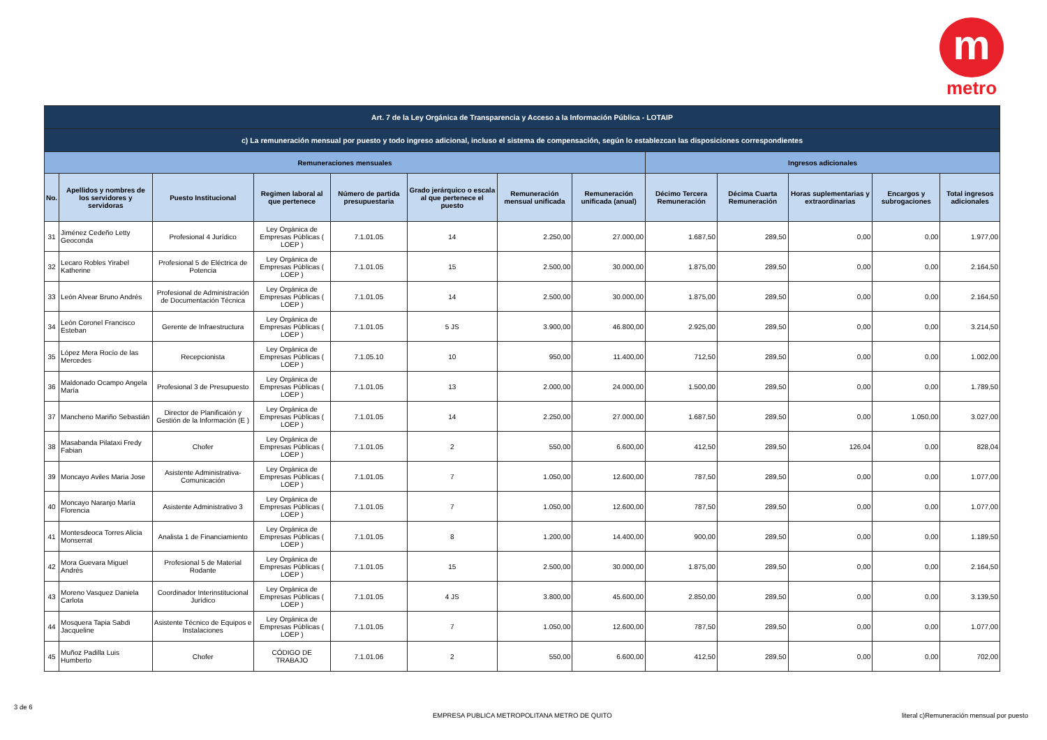m
metro
| Art. 7 de la Ley Orgánica de Transparencia y Acceso a la Información Pública - LOTAIP | | | | | | | | | | | | |
| --- | --- | --- | --- | --- | --- | --- | --- | --- | --- | --- | --- | --- |
| c) La remuneración mensual por puesto y todo ingreso adicional, incluso el sistema de compensación, según lo establezcan las disposiciones correspondientes | | | | | | | | | | | | |
| Remuneraciones mensuales | | | | | | | | Ingresos adicionales | | | | |
| No. | Apellidos y nombres de los servidores y servidoras | Puesto Institucional | Regimen laboral al que pertenece | Número de partida presupuestaria | Grado jerárquico o escala al que pertenece el puesto | Remuneración mensual unificada | Remuneración unificada (anual) | Décimo Tercera Remuneración | Décima Cuarta Remuneración | Horas suplementarias y extraordinarias | Encargos y subrogaciones | Total ingresos adicionales |
| 31 | Jiménez Cedeño Letty Geoconda | Profesional 4 Jurídico | Ley Orgánica de Empresas Públicas ( LOEP ) | 7.1.01.05 | 14 | 2.250,00 | 27.000,00 | 1.687,50 | 289,50 | 0,00 | 0,00 | 1.977,00 |
| 32 | Lecaro Robles Yirabel Katherine | Profesional 5 de Eléctrica de Potencia | Ley Orgánica de Empresas Públicas ( LOEP ) | 7.1.01.05 | 15 | 2.500,00 | 30.000,00 | 1.875,00 | 289,50 | 0,00 | 0,00 | 2.164,50 |
| 33 | León Alvear Bruno Andrés | Profesional de Administración de Documentación Técnica | Ley Orgánica de Empresas Públicas ( LOEP ) | 7.1.01.05 | 14 | 2.500,00 | 30.000,00 | 1.875,00 | 289,50 | 0,00 | 0,00 | 2.164,50 |
| 34 | León Coronel Francisco Esteban | Gerente de Infraestructura | Ley Orgánica de Empresas Públicas ( LOEP ) | 7.1.01.05 | 5 JS | 3.900,00 | 46.800,00 | 2.925,00 | 289,50 | 0,00 | 0,00 | 3.214,50 |
| 35 | López Mera Rocío de las Mercedes | Recepcionista | Ley Orgánica de Empresas Públicas ( LOEP ) | 7.1.05.10 | 10 | 950,00 | 11.400,00 | 712,50 | 289,50 | 0,00 | 0,00 | 1.002,00 |
| 36 | Maldonado Ocampo Angela María | Profesional 3 de Presupuesto | Ley Orgánica de Empresas Públicas ( LOEP ) | 7.1.01.05 | 13 | 2.000,00 | 24.000,00 | 1.500,00 | 289,50 | 0,00 | 0,00 | 1.789,50 |
| 37 | Mancheno Mariño Sebastián | Director de Planificaión y Gestión de la Información (E ) | Ley Orgánica de Empresas Públicas ( LOEP ) | 7.1.01.05 | 14 | 2.250,00 | 27.000,00 | 1.687,50 | 289,50 | 0,00 | 1.050,00 | 3.027,00 |
| 38 | Masabanda Pilataxi Fredy Fabian | Chofer | Ley Orgánica de Empresas Públicas ( LOEP ) | 7.1.01.05 | 2 | 550,00 | 6.600,00 | 412,50 | 289,50 | 126,04 | 0,00 | 828,04 |
| 39 | Moncayo Aviles Maria Jose | Asistente Administrativa-Comunicación | Ley Orgánica de Empresas Públicas ( LOEP ) | 7.1.01.05 | 7 | 1.050,00 | 12.600,00 | 787,50 | 289,50 | 0,00 | 0,00 | 1.077,00 |
| 40 | Moncayo Naranjo María Florencia | Asistente Administrativo 3 | Ley Orgánica de Empresas Públicas ( LOEP ) | 7.1.01.05 | 7 | 1.050,00 | 12.600,00 | 787,50 | 289,50 | 0,00 | 0,00 | 1.077,00 |
| 41 | Montesdeoca Torres Alicia Monserrat | Analista 1 de Financiamiento | Ley Orgánica de Empresas Públicas ( LOEP ) | 7.1.01.05 | 8 | 1.200,00 | 14.400,00 | 900,00 | 289,50 | 0,00 | 0,00 | 1.189,50 |
| 42 | Mora Guevara Miguel Andrés | Profesional 5 de Material Rodante | Ley Orgánica de Empresas Públicas ( LOEP ) | 7.1.01.05 | 15 | 2.500,00 | 30.000,00 | 1.875,00 | 289,50 | 0,00 | 0,00 | 2.164,50 |
| 43 | Moreno Vasquez Daniela Carlota | Coordinador Interinstitucional Jurídico | Ley Orgánica de Empresas Públicas ( LOEP ) | 7.1.01.05 | 4 JS | 3.800,00 | 45.600,00 | 2.850,00 | 289,50 | 0,00 | 0,00 | 3.139,50 |
| 44 | Mosquera Tapia Sabdi Jacqueline | Asistente Técnico de Equipos e Instalaciones | Ley Orgánica de Empresas Públicas ( LOEP ) | 7.1.01.05 | 7 | 1.050,00 | 12.600,00 | 787,50 | 289,50 | 0,00 | 0,00 | 1.077,00 |
| 45 | Muñoz Padilla Luis Humberto | Chofer | CÓDIGO DE TRABAJO | 7.1.01.06 | 2 | 550,00 | 6.600,00 | 412,50 | 289,50 | 0,00 | 0,00 | 702,00 |
3 de 6
EMPRESA PUBLICA METROPOLITANA METRO DE QUITO
literal c)Remuneración mensual por puesto